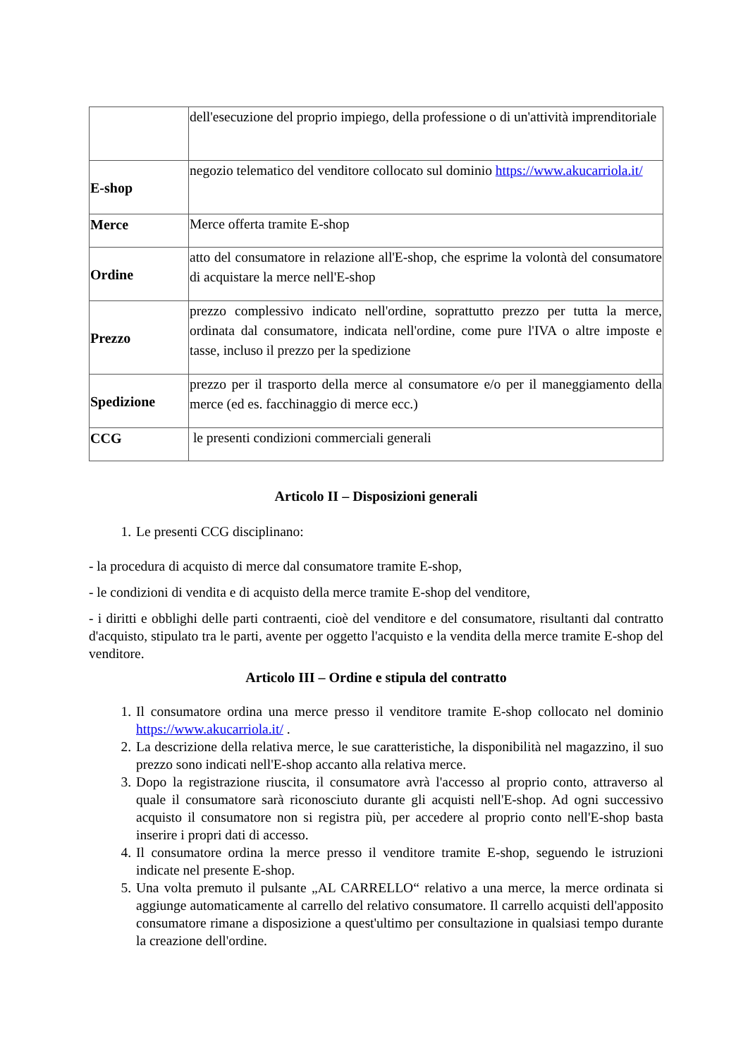| | dell'esecuzione del proprio impiego, della professione o di un'attività imprenditoriale |
| E-shop | negozio telematico del venditore collocato sul dominio https://www.akucarriola.it/ |
| Merce | Merce offerta tramite E-shop |
| Ordine | atto del consumatore in relazione all'E-shop, che esprime la volontà del consumatore di acquistare la merce nell'E-shop |
| Prezzo | prezzo complessivo indicato nell'ordine, soprattutto prezzo per tutta la merce, ordinata dal consumatore, indicata nell'ordine, come pure l'IVA o altre imposte e tasse, incluso il prezzo per la spedizione |
| Spedizione | prezzo per il trasporto della merce al consumatore e/o per il maneggiamento della merce (ed es. facchinaggio di merce ecc.) |
| CCG | le presenti condizioni commerciali generali |
Articolo II – Disposizioni generali
1. Le presenti CCG disciplinano:
- la procedura di acquisto di merce dal consumatore tramite E-shop,
- le condizioni di vendita e di acquisto della merce tramite E-shop del venditore,
- i diritti e obblighi delle parti contraenti, cioè del venditore e del consumatore, risultanti dal contratto d'acquisto, stipulato tra le parti, avente per oggetto l'acquisto e la vendita della merce tramite E-shop del venditore.
Articolo III – Ordine e stipula del contratto
1. Il consumatore ordina una merce presso il venditore tramite E-shop collocato nel dominio https://www.akucarriola.it/ .
2. La descrizione della relativa merce, le sue caratteristiche, la disponibilità nel magazzino, il suo prezzo sono indicati nell'E-shop accanto alla relativa merce.
3. Dopo la registrazione riuscita, il consumatore avrà l'accesso al proprio conto, attraverso al quale il consumatore sarà riconosciuto durante gli acquisti nell'E-shop. Ad ogni successivo acquisto il consumatore non si registra più, per accedere al proprio conto nell'E-shop basta inserire i propri dati di accesso.
4. Il consumatore ordina la merce presso il venditore tramite E-shop, seguendo le istruzioni indicate nel presente E-shop.
5. Una volta premuto il pulsante „AL CARRELLO“ relativo a una merce, la merce ordinata si aggiunge automaticamente al carrello del relativo consumatore. Il carrello acquisti dell'apposito consumatore rimane a disposizione a quest'ultimo per consultazione in qualsiasi tempo durante la creazione dell'ordine.